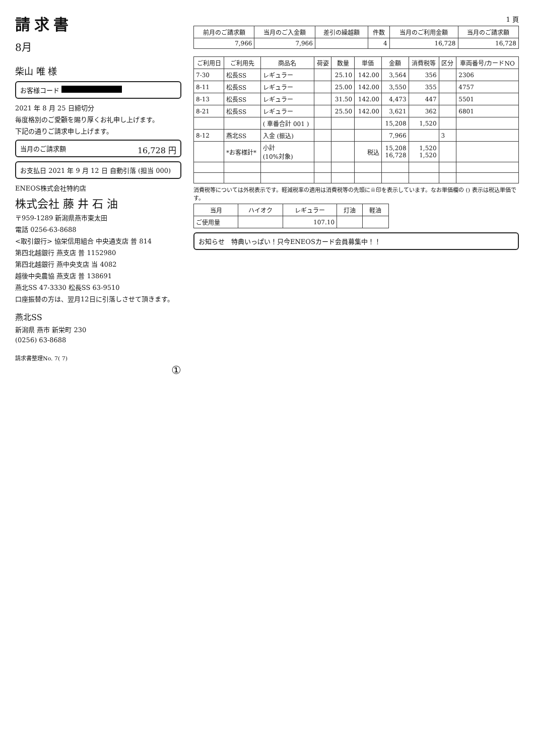請求書
8月
柴山 唯 様
お客様コード
2021 年 8 月 25 日締切分
毎度格別のご愛顧を賜り厚くお礼申し上げます。
下記の通りご請求申し上げます。
当月のご請求額 16,728 円
お支払日 2021 年 9 月 12 日 自動引落 (担当 000)
ENEOS株式会社特約店
株式会社 藤 井 石 油
〒959-1289 新潟県燕市東太田
電話 0256-63-8688
<取引銀行> 協栄信用組合 中央通支店 普 814
第四北越銀行 燕支店 普 1152980
第四北越銀行 燕中央支店 当 4082
越後中央農協 燕支店 普 138691
燕北SS 47-3330 松長SS 63-9510
口座振替の方は、翌月12日に引落しさせて頂きます。
燕北SS
新潟県 燕市 新栄町 230
(0256) 63-8688
請求書整理No. 7( 7)
①
1 頁
| 前月のご請求額 | 当月のご入金額 | 差引の繰越額 | 件数 | 当月のご利用金額 | 当月のご請求額 |
| --- | --- | --- | --- | --- | --- |
| 7,966 | 7,966 | | 4 | 16,728 | 16,728 |
| ご利用日 | ご利用先 | 商品名 | 荷姿 | 数量 | 単価 | 金額 | 消費税等 | 区分 | 車両番号/カードNO |
| --- | --- | --- | --- | --- | --- | --- | --- | --- | --- |
| 7-30 | 松長SS | レギュラー | | 25.10 | 142.00 | 3,564 | 356 | | 2306 |
| 8-11 | 松長SS | レギュラー | | 25.00 | 142.00 | 3,550 | 355 | | 4757 |
| 8-13 | 松長SS | レギュラー | | 31.50 | 142.00 | 4,473 | 447 | | 5501 |
| 8-21 | 松長SS | レギュラー | | 25.50 | 142.00 | 3,621 | 362 | | 6801 |
| | | ( 車番合計 001 ) | | | | 15,208 | 1,520 | | |
| 8-12 | 燕北SS | 入金 (振込) | | | | 7,966 | | 3 | |
| | *お客様計* | 小計 (10%対象) | | | 税込 | 15,208 16,728 | 1,520 1,520 | | |
消費税等については外税表示です。軽減税率の適用は消費税等の先頭に※印を表示しています。なお単価欄の () 表示は税込単価です。
| 当月 | ハイオク | レギュラー | 灯油 | 軽油 |
| --- | --- | --- | --- | --- |
| ご使用量 | | 107.10 | | |
お知らせ　特典いっぱい！只今ENEOSカード会員募集中！！